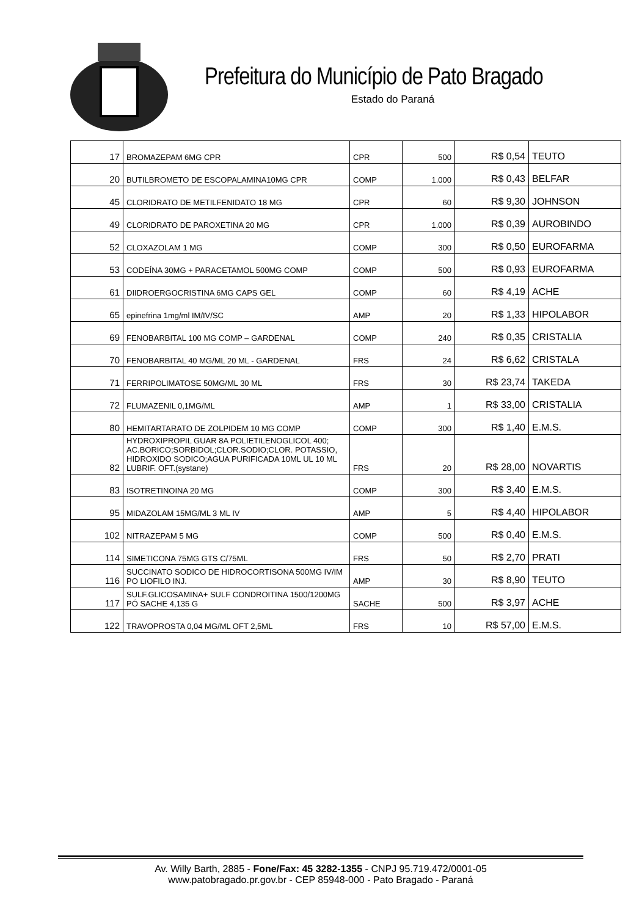Prefeitura do Município de Pato Bragado
Estado do Paraná
| 17 | BROMAZEPAM 6MG CPR | CPR | 500 | R$ 0,54 | TEUTO |
| 20 | BUTILBROMETO DE ESCOPALAMINA10MG CPR | COMP | 1.000 | R$ 0,43 | BELFAR |
| 45 | CLORIDRATO DE METILFENIDATO 18 MG | CPR | 60 | R$ 9,30 | JOHNSON |
| 49 | CLORIDRATO DE PAROXETINA 20 MG | CPR | 1.000 | R$ 0,39 | AUROBINDO |
| 52 | CLOXAZOLAM 1 MG | COMP | 300 | R$ 0,50 | EUROFARMA |
| 53 | CODEÍNA 30MG + PARACETAMOL 500MG COMP | COMP | 500 | R$ 0,93 | EUROFARMA |
| 61 | DIIDROERGOCRISTINA 6MG CAPS GEL | COMP | 60 | R$ 4,19 | ACHE |
| 65 | epinefrina 1mg/ml IM/IV/SC | AMP | 20 | R$ 1,33 | HIPOLABOR |
| 69 | FENOBARBITAL 100 MG COMP – GARDENAL | COMP | 240 | R$ 0,35 | CRISTALIA |
| 70 | FENOBARBITAL 40 MG/ML 20 ML - GARDENAL | FRS | 24 | R$ 6,62 | CRISTALA |
| 71 | FERRIPOLIMATOSE 50MG/ML 30 ML | FRS | 30 | R$ 23,74 | TAKEDA |
| 72 | FLUMAZENIL 0,1MG/ML | AMP | 1 | R$ 33,00 | CRISTALIA |
| 80 | HEMITARTARATO DE ZOLPIDEM 10 MG COMP | COMP | 300 | R$ 1,40 | E.M.S. |
| 82 | HYDROXIPROPIL GUAR 8A POLIETILENOGLICOL 400; AC.BORICO;SORBIDOL;CLOR.SODIO;CLOR. POTASSIO, HIDROXIDO SODICO;AGUA PURIFICADA 10ML UL 10 ML LUBRIF. OFT.(systane) | FRS | 20 | R$ 28,00 | NOVARTIS |
| 83 | ISOTRETINOINA 20 MG | COMP | 300 | R$ 3,40 | E.M.S. |
| 95 | MIDAZOLAM 15MG/ML 3 ML IV | AMP | 5 | R$ 4,40 | HIPOLABOR |
| 102 | NITRAZEPAM 5 MG | COMP | 500 | R$ 0,40 | E.M.S. |
| 114 | SIMETICONA 75MG GTS C/75ML | FRS | 50 | R$ 2,70 | PRATI |
| 116 | SUCCINATO SODICO DE HIDROCORTISONA 500MG IV/IM PO LIOFILO INJ. | AMP | 30 | R$ 8,90 | TEUTO |
| 117 | SULF.GLICOSAMINA+ SULF CONDROITINA 1500/1200MG PÓ SACHE 4,135 G | SACHE | 500 | R$ 3,97 | ACHE |
| 122 | TRAVOPROSTA 0,04 MG/ML OFT 2,5ML | FRS | 10 | R$ 57,00 | E.M.S. |
Av. Willy Barth, 2885 - Fone/Fax: 45 3282-1355 - CNPJ 95.719.472/0001-05
www.patobragado.pr.gov.br - CEP 85948-000 - Pato Bragado - Paraná